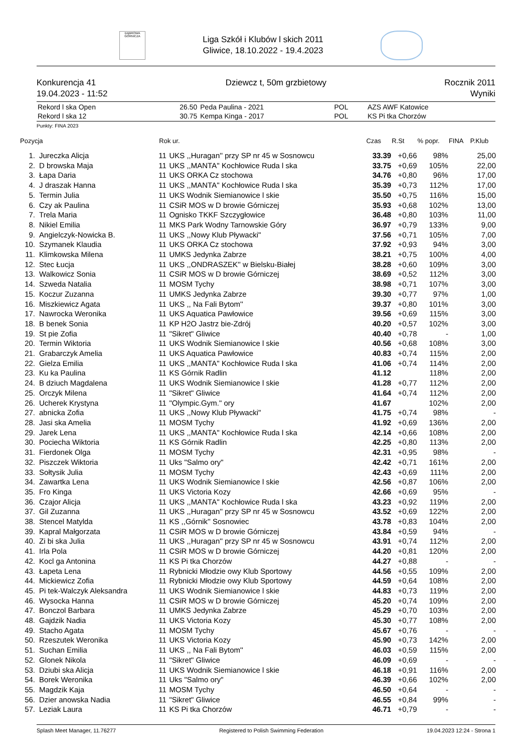DĄBROWA GÓRNICZA
Liga Szkół i Klubów l skich 2011
Gliwice, 18.10.2022 - 19.4.2023
Konkurencja 41
19.04.2023 - 11:52
Dziewcz t, 50m grzbietowy Rocznik 2011
Wyniki
| Rekord l ska Open | 26.50 | Peda Paulina - 2021 | POL | AZS AWF Katowice |
| Rekord l ska 12 | 30.75 | Kempa Kinga - 2017 | POL | KS Pi tka Chorzów |
Punkty: FINA 2023
| Pozycja | | Rok ur. | | Czas | R.St | % popr. | FINA | P.Klub |
| --- | --- | --- | --- | --- | --- | --- | --- | --- |
| 1. | Jureczka Alicja | 11 | UKS ,,Huragan'' przy SP nr 45 w Sosnowcu | 33.39 | +0,66 | 98% | | 25,00 |
| 2. | D browska Maja | 11 | UKS ,,MANTA'' Kochłowice Ruda l ska | 33.75 | +0,69 | 105% | | 22,00 |
| 3. | Łapa Daria | 11 | UKS ORKA Cz stochowa | 34.76 | +0,80 | 96% | | 17,00 |
| 4. | J draszak Hanna | 11 | UKS ,,MANTA'' Kochłowice Ruda l ska | 35.39 | +0,73 | 112% | | 17,00 |
| 5. | Termin Julia | 11 | UKS Wodnik Siemianowice l skie | 35.50 | +0,75 | 116% | | 15,00 |
| 6. | Czy ak Paulina | 11 | CSiR MOS w D browie Górniczej | 35.93 | +0,68 | 102% | | 13,00 |
| 7. | Trela Maria | 11 | Ognisko TKKF Szczygłowice | 36.48 | +0,80 | 103% | | 11,00 |
| 8. | Nikiel Emilia | 11 | MKS Park Wodny Tarnowskie Góry | 36.97 | +0,79 | 133% | | 9,00 |
| 9. | Angielczyk-Nowicka B. | 11 | UKS ,,Nowy Klub Pływacki'' | 37.56 | +0,71 | 105% | | 7,00 |
| 10. | Szymanek Klaudia | 11 | UKS ORKA Cz stochowa | 37.92 | +0,93 | 94% | | 3,00 |
| 11. | Klimkowska Milena | 11 | UMKS Jedynka Zabrze | 38.21 | +0,75 | 100% | | 4,00 |
| 12. | Stec Łucja | 11 | UKS ,,ONDRASZEK'' w Bielsku-Białej | 38.28 | +0,60 | 109% | | 3,00 |
| 13. | Walkowicz Sonia | 11 | CSiR MOS w D browie Górniczej | 38.69 | +0,52 | 112% | | 3,00 |
| 14. | Szweda Natalia | 11 | MOSM Tychy | 38.98 | +0,71 | 107% | | 3,00 |
| 15. | Koczur Zuzanna | 11 | UMKS Jedynka Zabrze | 39.30 | +0,77 | 97% | | 1,00 |
| 16. | Miszkiewicz Agata | 11 | UKS ,, Na Fali Bytom'' | 39.37 | +0,80 | 101% | | 3,00 |
| 17. | Nawrocka Weronika | 11 | UKS Aquatica Pawłowice | 39.56 | +0,69 | 115% | | 3,00 |
| 18. | B benek Sonia | 11 | KP H2O Jastrz bie-Zdrój | 40.20 | +0,57 | 102% | | 3,00 |
| 19. | St pie Zofia | 11 | "Sikret" Gliwice | 40.40 | +0,78 | - | | 1,00 |
| 20. | Termin Wiktoria | 11 | UKS Wodnik Siemianowice l skie | 40.56 | +0,68 | 108% | | 3,00 |
| 21. | Grabarczyk Amelia | 11 | UKS Aquatica Pawłowice | 40.83 | +0,74 | 115% | | 2,00 |
| 22. | Gielza Emilia | 11 | UKS ,,MANTA'' Kochłowice Ruda l ska | 41.06 | +0,74 | 114% | | 2,00 |
| 23. | Ku ka Paulina | 11 | KS Górnik Radlin | 41.12 | | 118% | | 2,00 |
| 24. | B dziuch Magdalena | 11 | UKS Wodnik Siemianowice l skie | 41.28 | +0,77 | 112% | | 2,00 |
| 25. | Orczyk Milena | 11 | "Sikret" Gliwice | 41.64 | +0,74 | 112% | | 2,00 |
| 26. | Ucherek Krystyna | 11 | "Olympic.Gym." ory | 41.67 | | 102% | | 2,00 |
| 27. | abnicka Zofia | 11 | UKS ,,Nowy Klub Pływacki'' | 41.75 | +0,74 | 98% | | - |
| 28. | Jasi ska Amelia | 11 | MOSM Tychy | 41.92 | +0,69 | 136% | | 2,00 |
| 29. | Jarek Lena | 11 | UKS ,,MANTA'' Kochłowice Ruda l ska | 42.14 | +0,66 | 108% | | 2,00 |
| 30. | Pociecha Wiktoria | 11 | KS Górnik Radlin | 42.25 | +0,80 | 113% | | 2,00 |
| 31. | Fierdonek Olga | 11 | MOSM Tychy | 42.31 | +0,95 | 98% | | - |
| 32. | Piszczek Wiktoria | 11 | Uks "Salmo ory" | 42.42 | +0,71 | 161% | | 2,00 |
| 33. | Sołtysik Julia | 11 | MOSM Tychy | 42.43 | +0,69 | 111% | | 2,00 |
| 34. | Zawartka Lena | 11 | UKS Wodnik Siemianowice l skie | 42.56 | +0,87 | 106% | | 2,00 |
| 35. | Fro Kinga | 11 | UKS Victoria Kozy | 42.66 | +0,69 | 95% | | - |
| 36. | Czajor Alicja | 11 | UKS ,,MANTA'' Kochłowice Ruda l ska | 43.23 | +0,92 | 119% | | 2,00 |
| 37. | Gil Zuzanna | 11 | UKS ,,Huragan'' przy SP nr 45 w Sosnowcu | 43.52 | +0,69 | 122% | | 2,00 |
| 38. | Stencel Matylda | 11 | KS ,,Górnik'' Sosnowiec | 43.78 | +0,83 | 104% | | 2,00 |
| 39. | Kapral Małgorzata | 11 | CSiR MOS w D browie Górniczej | 43.84 | +0,59 | 94% | | - |
| 40. | Zi bi ska Julia | 11 | UKS ,,Huragan'' przy SP nr 45 w Sosnowcu | 43.91 | +0,74 | 112% | | 2,00 |
| 41. | Irla Pola | 11 | CSiR MOS w D browie Górniczej | 44.20 | +0,81 | 120% | | 2,00 |
| 42. | Kocl ga Antonina | 11 | KS Pi tka Chorzów | 44.27 | +0,88 | - | | - |
| 43. | Łapeta Lena | 11 | Rybnicki Młodzie owy Klub Sportowy | 44.56 | +0,55 | 109% | | 2,00 |
| 44. | Mickiewicz Zofia | 11 | Rybnicki Młodzie owy Klub Sportowy | 44.59 | +0,64 | 108% | | 2,00 |
| 45. | Pi tek-Walczyk Aleksandra | 11 | UKS Wodnik Siemianowice l skie | 44.83 | +0,73 | 119% | | 2,00 |
| 46. | Wysocka Hanna | 11 | CSiR MOS w D browie Górniczej | 45.20 | +0,74 | 109% | | 2,00 |
| 47. | Bonczol Barbara | 11 | UMKS Jedynka Zabrze | 45.29 | +0,70 | 103% | | 2,00 |
| 48. | Gajdzik Nadia | 11 | UKS Victoria Kozy | 45.30 | +0,77 | 108% | | 2,00 |
| 49. | Stacho Agata | 11 | MOSM Tychy | 45.67 | +0,76 | - | | - |
| 50. | Rzeszutek Weronika | 11 | UKS Victoria Kozy | 45.90 | +0,73 | 142% | | 2,00 |
| 51. | Suchan Emilia | 11 | UKS ,, Na Fali Bytom'' | 46.03 | +0,59 | 115% | | 2,00 |
| 52. | Glonek Nikola | 11 | "Sikret" Gliwice | 46.09 | +0,69 | - | | - |
| 53. | Dziubi ska Alicja | 11 | UKS Wodnik Siemianowice l skie | 46.18 | +0,91 | 116% | | 2,00 |
| 54. | Borek Weronika | 11 | Uks "Salmo ory" | 46.39 | +0,66 | 102% | | 2,00 |
| 55. | Magdzik Kaja | 11 | MOSM Tychy | 46.50 | +0,64 | - | | - |
| 56. | Dzier anowska Nadia | 11 | "Sikret" Gliwice | 46.55 | +0,84 | 99% | | - |
| 57. | Leziak Laura | 11 | KS Pi tka Chorzów | 46.71 | +0,79 | - | | - |
Splash Meet Manager, 11.76277 Registered to Polish Swimming Federation 19.04.2023 12:24 - Strona 1